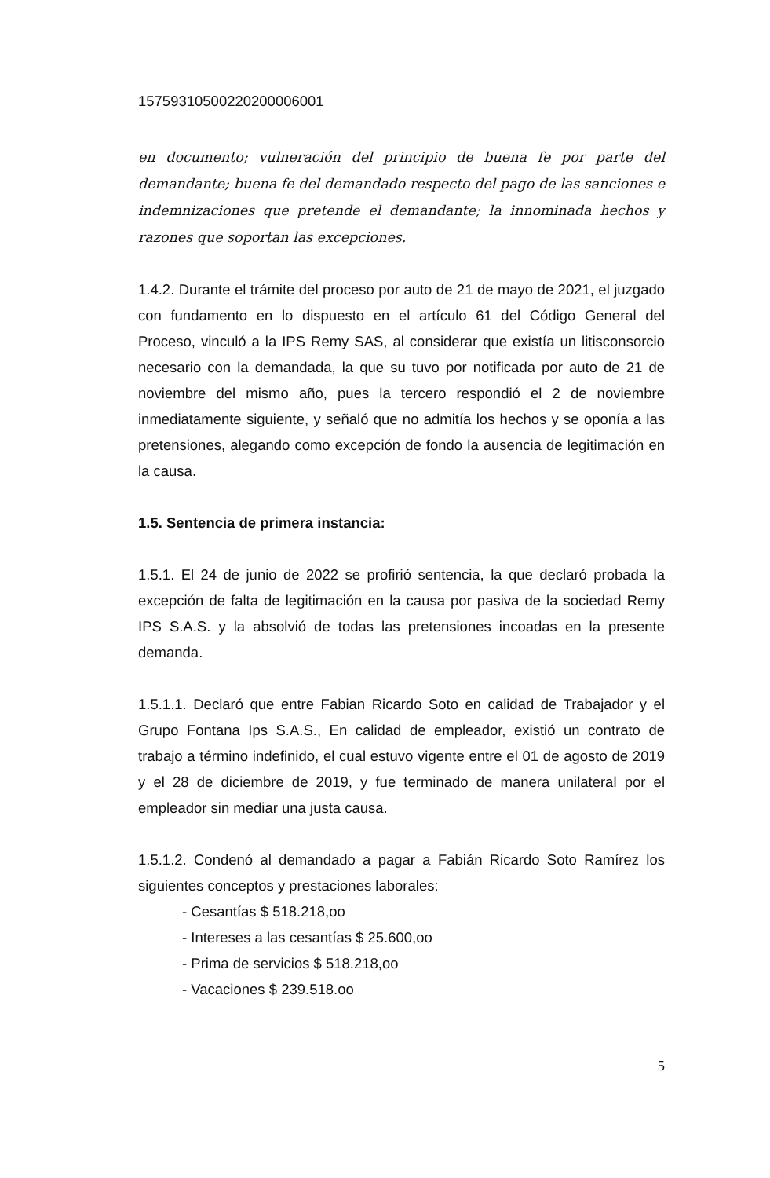15759310500220200006001
en documento; vulneración del principio de buena fe por parte del demandante; buena fe del demandado respecto del pago de las sanciones e indemnizaciones que pretende el demandante; la innominada hechos y razones que soportan las excepciones.
1.4.2. Durante el trámite del proceso por auto de 21 de mayo de 2021, el juzgado con fundamento en lo dispuesto en el artículo 61 del Código General del Proceso, vinculó a la IPS Remy SAS, al considerar que existía un litisconsorcio necesario con la demandada, la que su tuvo por notificada por auto de 21 de noviembre del mismo año, pues la tercero respondió el 2 de noviembre inmediatamente siguiente, y señaló que no admitía los hechos y se oponía a las pretensiones, alegando como excepción de fondo la ausencia de legitimación en la causa.
1.5. Sentencia de primera instancia:
1.5.1. El 24 de junio de 2022 se profirió sentencia, la que declaró probada la excepción de falta de legitimación en la causa por pasiva de la sociedad Remy IPS S.A.S. y la absolvió de todas las pretensiones incoadas en la presente demanda.
1.5.1.1. Declaró que entre Fabian Ricardo Soto en calidad de Trabajador y el Grupo Fontana Ips S.A.S., En calidad de empleador, existió un contrato de trabajo a término indefinido, el cual estuvo vigente entre el 01 de agosto de 2019 y el 28 de diciembre de 2019, y fue terminado de manera unilateral por el empleador sin mediar una justa causa.
1.5.1.2. Condenó al demandado a pagar a Fabián Ricardo Soto Ramírez los siguientes conceptos y prestaciones laborales:
- Cesantías $ 518.218,oo
- Intereses a las cesantías $ 25.600,oo
- Prima de servicios $ 518.218,oo
- Vacaciones $ 239.518.oo
5